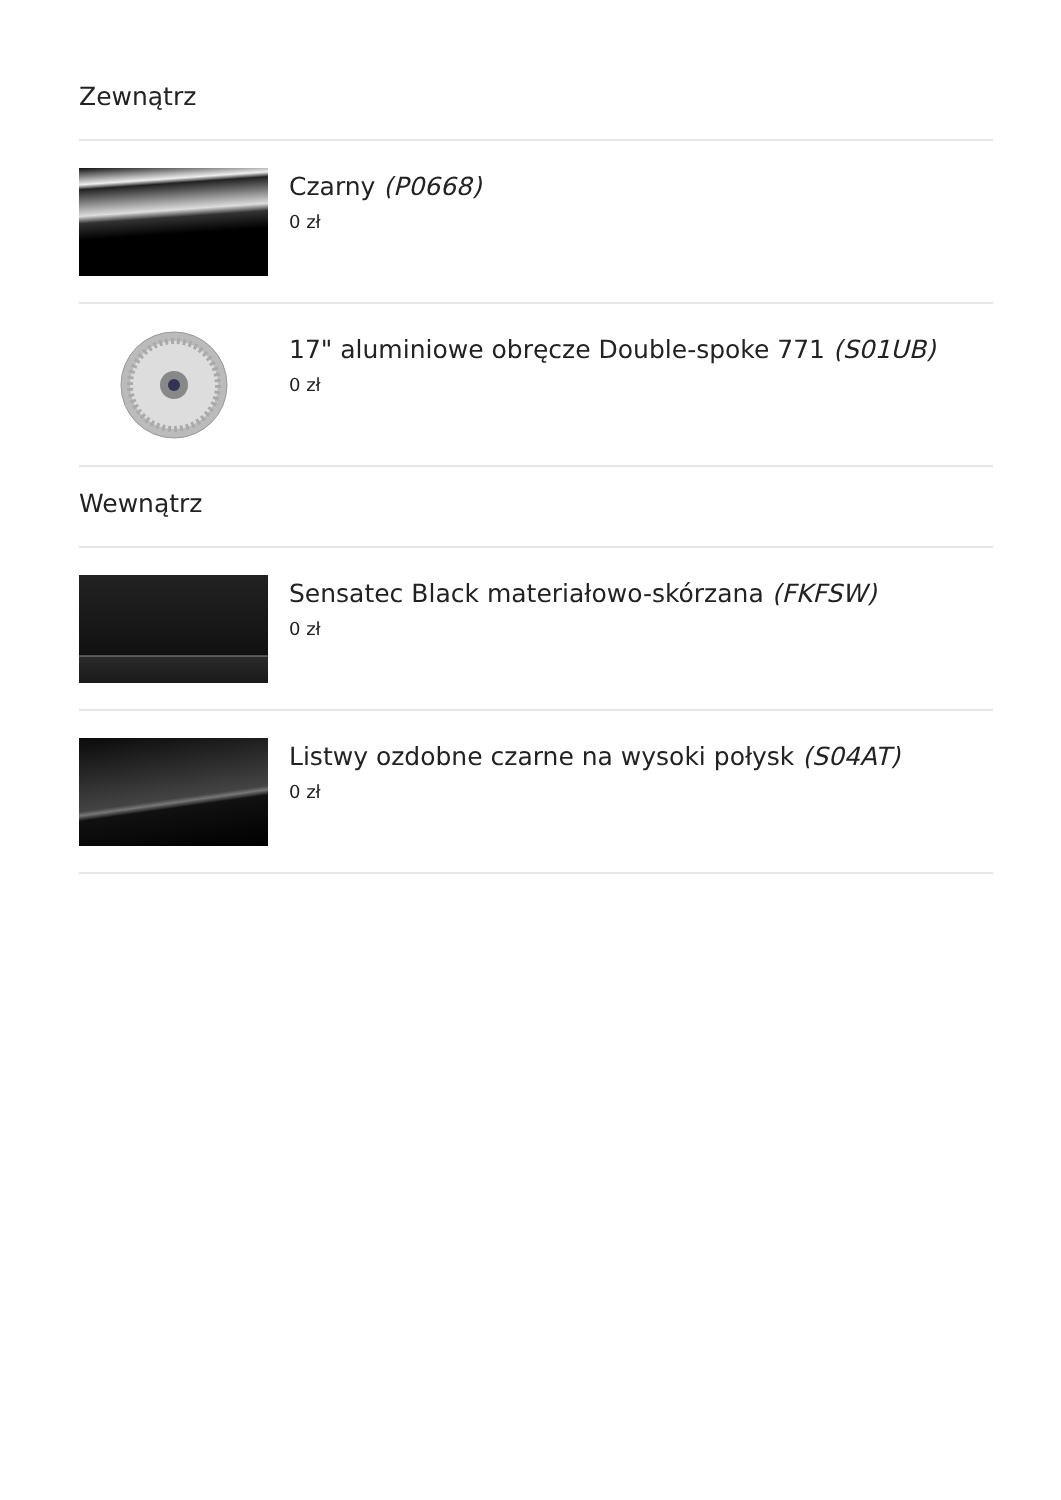Zewnątrz
Czarny (P0668)
0 zł
17" aluminiowe obręcze Double-spoke 771 (S01UB)
0 zł
Wewnątrz
Sensatec Black materiałowo-skórzana (FKFSW)
0 zł
Listwy ozdobne czarne na wysoki połysk (S04AT)
0 zł